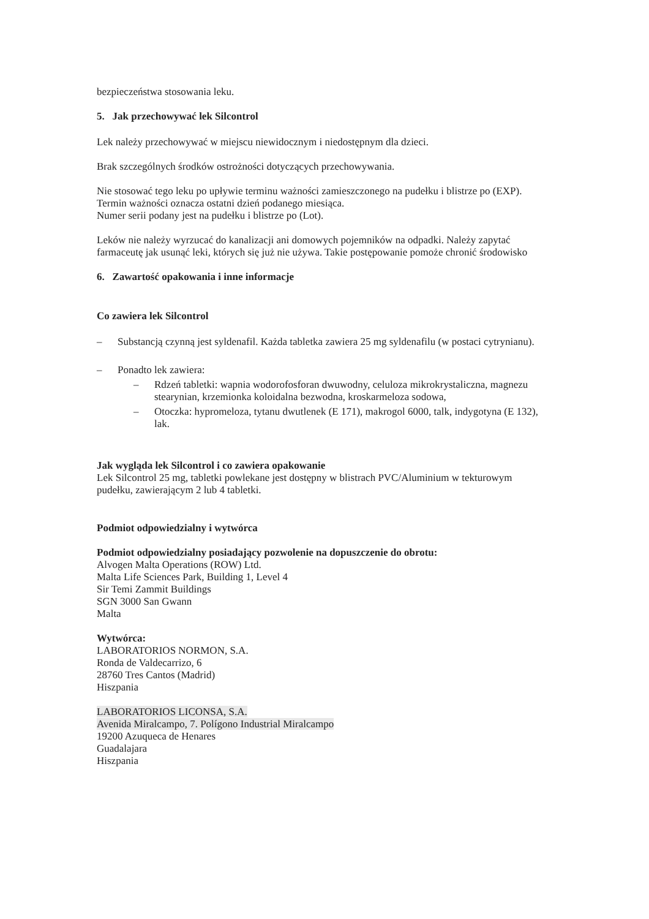bezpieczeństwa stosowania leku.
5. Jak przechowywać lek Silcontrol
Lek należy przechowywać w miejscu niewidocznym i niedostępnym dla dzieci.
Brak szczególnych środków ostrożności dotyczących przechowywania.
Nie stosować tego leku po upływie terminu ważności zamieszczonego na pudełku i blistrze po (EXP). Termin ważności oznacza ostatni dzień podanego miesiąca.
Numer serii podany jest na pudełku i blistrze po (Lot).
Leków nie należy wyrzucać do kanalizacji ani domowych pojemników na odpadki. Należy zapytać farmaceutę jak usunąć leki, których się już nie używa. Takie postępowanie pomoże chronić środowisko
6. Zawartość opakowania i inne informacje
Co zawiera lek Silcontrol
– Substancją czynną jest syldenafil. Każda tabletka zawiera 25 mg syldenafilu (w postaci cytrynianu).
– Ponadto lek zawiera:
– Rdzeń tabletki: wapnia wodorofosforan dwuwodny, celuloza mikrokrystaliczna, magnezu stearynian, krzemionka koloidalna bezwodna, kroskarmeloza sodowa,
– Otoczka: hypromeloza, tytanu dwutlenek (E 171), makrogol 6000, talk, indygotyna (E 132), lak.
Jak wygląda lek Silcontrol i co zawiera opakowanie
Lek Silcontrol 25 mg, tabletki powlekane jest dostępny w blistrach PVC/Aluminium w tekturowym pudełku, zawierającym 2 lub 4 tabletki.
Podmiot odpowiedzialny i wytwórca
Podmiot odpowiedzialny posiadający pozwolenie na dopuszczenie do obrotu:
Alvogen Malta Operations (ROW) Ltd.
Malta Life Sciences Park, Building 1, Level 4
Sir Temi Zammit Buildings
SGN 3000 San Gwann
Malta
Wytwórca:
LABORATORIOS NORMON, S.A.
Ronda de Valdecarrizo, 6
28760 Tres Cantos (Madrid)
Hiszpania
LABORATORIOS LICONSA, S.A.
Avenida Miralcampo, 7. Polígono Industrial Miralcampo
19200 Azuqueca de Henares
Guadalajara
Hiszpania